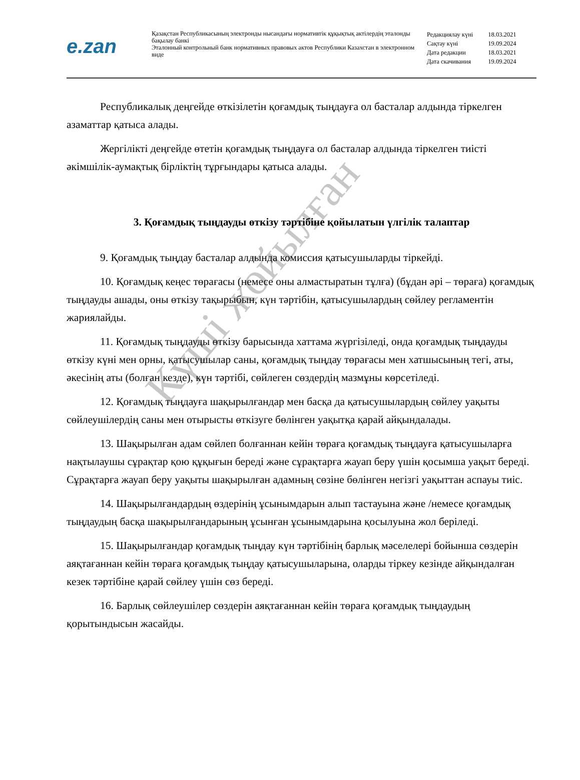e.zan
Қазақстан Республикасының электронды нысандағы нормативтік құқықтық актілердің эталонды бақылау банкі
Эталонный контрольный банк нормативных правовых актов Республики Казахстан в электронном виде
| Редакциялау күні | 18.03.2021 |
| Сақтау күні | 19.09.2024 |
| Дата редакции | 18.03.2021 |
| Дата скачивания | 19.09.2024 |
Республикалық деңгейде өткізілетін қоғамдық тыңдауға ол басталар алдында тіркелген азаматтар қатыса алады.
Жергілікті деңгейде өтетін қоғамдық тыңдауға ол басталар алдында тіркелген тиісті әкімшілік-аумақтық бірліктің тұрғындары қатыса алады.
3. Қоғамдық тыңдауды өткізу тәртібіне қойылатын үлгілік талаптар
9. Қоғамдық тыңдау басталар алдында комиссия қатысушыларды тіркейді.
10. Қоғамдық кеңес төрағасы (немесе оны алмастыратын тұлға) (бұдан әрі – төраға) қоғамдық тыңдауды ашады, оны өткізу тақырыбын, күн тәртібін, қатысушылардың сөйлеу регламентін жариялайды.
11. Қоғамдық тыңдауды өткізу барысында хаттама жүргізіледі, онда қоғамдық тыңдауды өткізу күні мен орны, қатысушылар саны, қоғамдық тыңдау төрағасы мен хатшысының тегі, аты, әкесінің аты (болған кезде), күн тәртібі, сөйлеген сөздердің мазмұны көрсетіледі.
12. Қоғамдық тыңдауға шақырылғандар мен басқа да қатысушылардың сөйлеу уақыты сөйлеушілердің саны мен отырысты өткізуге бөлінген уақытқа қарай айқындалады.
13. Шақырылған адам сөйлеп болғаннан кейін төраға қоғамдық тыңдауға қатысушыларға нақтылаушы сұрақтар қою құқығын береді және сұрақтарға жауап беру үшін қосымша уақыт береді. Сұрақтарға жауап беру уақыты шақырылған адамның сөзіне бөлінген негізгі уақыттан аспауы тиіс.
14. Шақырылғандардың өздерінің ұсынымдарын алып тастауына және /немесе қоғамдық тыңдаудың басқа шақырылғандарының ұсынған ұсынымдарына қосылуына жол беріледі.
15. Шақырылғандар қоғамдық тыңдау күн тәртібінің барлық мәселелері бойынша сөздерін аяқтағаннан кейін төраға қоғамдық тыңдау қатысушыларына, оларды тіркеу кезінде айқындалған кезек тәртібіне қарай сөйлеу үшін сөз береді.
16. Барлық сөйлеушілер сөздерін аяқтағаннан кейін төраға қоғамдық тыңдаудың қорытындысын жасайды.
Күші жойылған